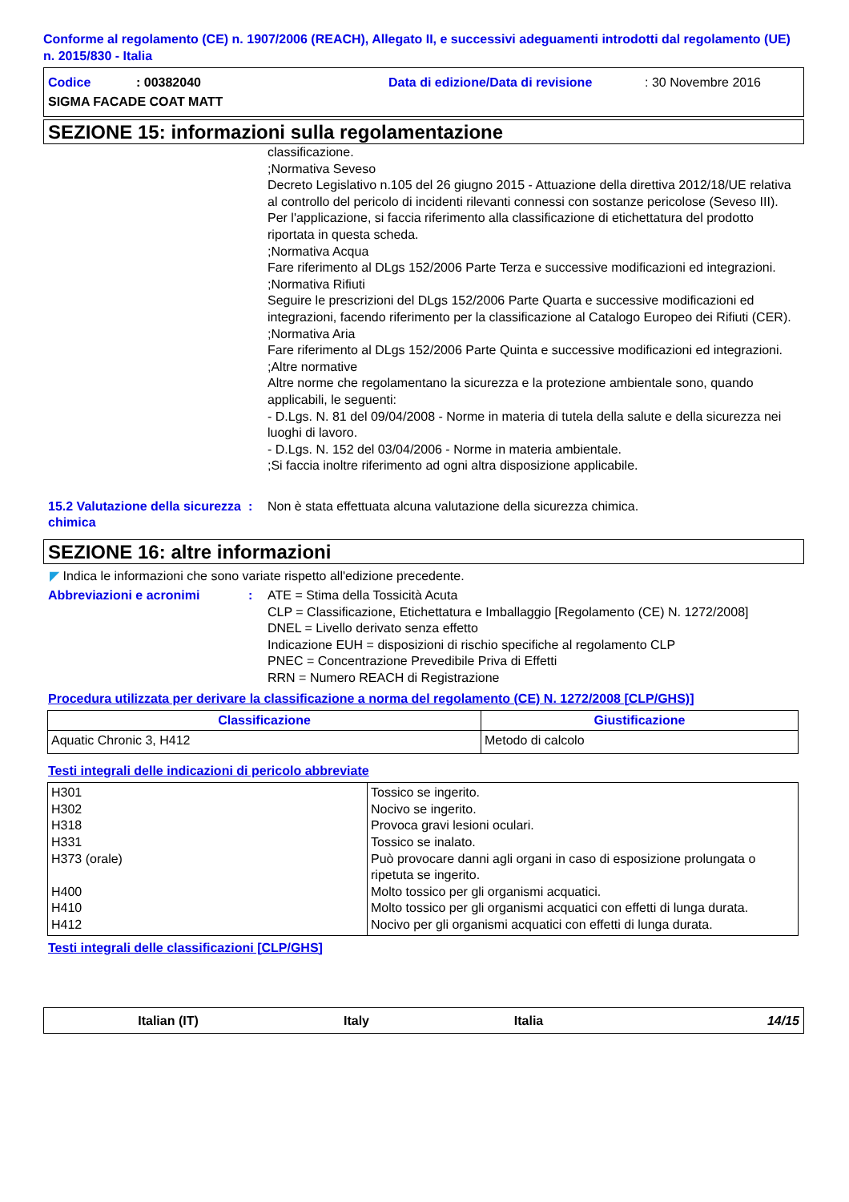Conforme al regolamento (CE) n. 1907/2006 (REACH), Allegato II, e successivi adeguamenti introdotti dal regolamento (UE) n. 2015/830 - Italia
Codice: 00382040 Data di edizione/Data di revisione: 30 Novembre 2016
SIGMA FACADE COAT MATT
SEZIONE 15: informazioni sulla regolamentazione
classificazione.
;Normativa Seveso
Decreto Legislativo n.105 del 26 giugno 2015 - Attuazione della direttiva 2012/18/UE relativa al controllo del pericolo di incidenti rilevanti connessi con sostanze pericolose (Seveso III).
Per l'applicazione, si faccia riferimento alla classificazione di etichettatura del prodotto riportata in questa scheda.
;Normativa Acqua
Fare riferimento al DLgs 152/2006 Parte Terza e successive modificazioni ed integrazioni.
;Normativa Rifiuti
Seguire le prescrizioni del DLgs 152/2006 Parte Quarta e successive modificazioni ed integrazioni, facendo riferimento per la classificazione al Catalogo Europeo dei Rifiuti (CER).
;Normativa Aria
Fare riferimento al DLgs 152/2006 Parte Quinta e successive modificazioni ed integrazioni.
;Altre normative
Altre norme che regolamentano la sicurezza e la protezione ambientale sono, quando applicabili, le seguenti:
- D.Lgs. N. 81 del 09/04/2008 - Norme in materia di tutela della salute e della sicurezza nei luoghi di lavoro.
- D.Lgs. N. 152 del 03/04/2006 - Norme in materia ambientale.
;Si faccia inoltre riferimento ad ogni altra disposizione applicabile.
15.2 Valutazione della sicurezza chimica
: Non è stata effettuata alcuna valutazione della sicurezza chimica.
SEZIONE 16: altre informazioni
◤ Indica le informazioni che sono variate rispetto all'edizione precedente.
Abbreviazioni e acronimi : ATE = Stima della Tossicità Acuta
CLP = Classificazione, Etichettatura e Imballaggio [Regolamento (CE) N. 1272/2008]
DNEL = Livello derivato senza effetto
Indicazione EUH = disposizioni di rischio specifiche al regolamento CLP
PNEC = Concentrazione Prevedibile Priva di Effetti
RRN = Numero REACH di Registrazione
Procedura utilizzata per derivare la classificazione a norma del regolamento (CE) N. 1272/2008 [CLP/GHS)]
| Classificazione | Giustificazione |
| --- | --- |
| Aquatic Chronic 3, H412 | Metodo di calcolo |
Testi integrali delle indicazioni di pericolo abbreviate
| H301 H302 H318 H331 H373 (orale) H400 H410 H412 | Tossico se ingerito. Nocivo se ingerito. Provoca gravi lesioni oculari. Tossico se inalato. Può provocare danni agli organi in caso di esposizione prolungata o ripetuta se ingerito. Molto tossico per gli organismi acquatici. Molto tossico per gli organismi acquatici con effetti di lunga durata. Nocivo per gli organismi acquatici con effetti di lunga durata. |
Testi integrali delle classificazioni [CLP/GHS]
Italian (IT) Italy Italia 14/15